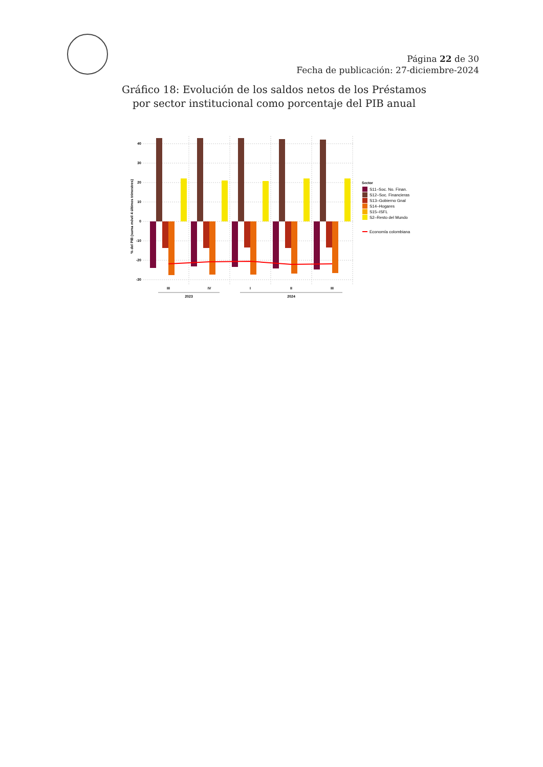Página 22 de 30
Fecha de publicación: 27-diciembre-2024
Gráfico 18: Evolución de los saldos netos de los Préstamos
por sector institucional como porcentaje del PIB anual
40
30
20
10
0
-10
-20
-30
% del PIB (suma móvil 4 últimos trimestres)
III
IV
I
II
III
2023
2024
Sector
S11–Soc. No. Finan.
S12–Soc. Financieras
S13–Gobierno Gnal
S14–Hogares
S15–ISFL
S2–Resto del Mundo
Economía colombiana